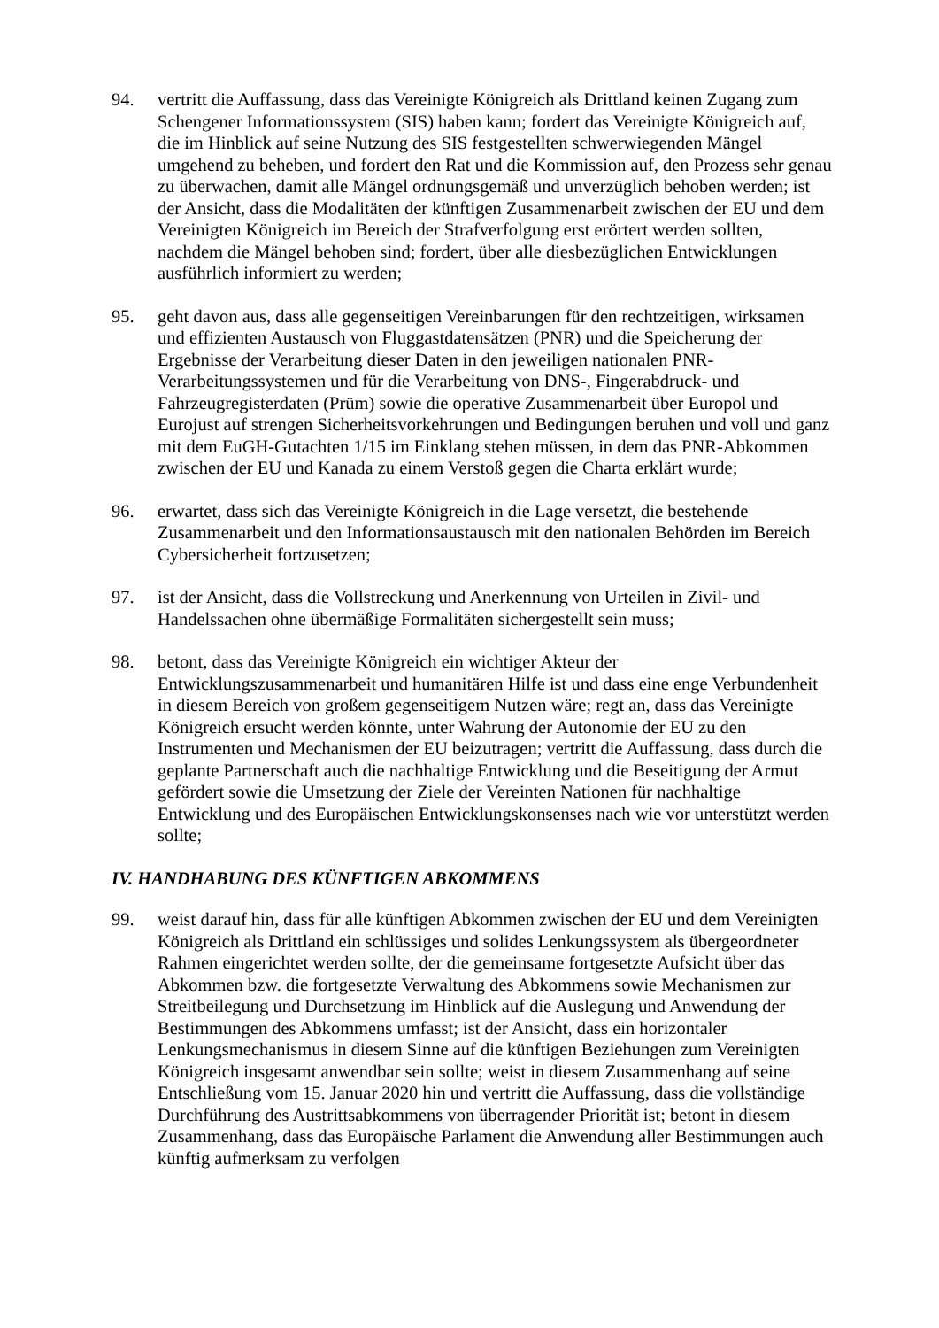94. vertritt die Auffassung, dass das Vereinigte Königreich als Drittland keinen Zugang zum Schengener Informationssystem (SIS) haben kann; fordert das Vereinigte Königreich auf, die im Hinblick auf seine Nutzung des SIS festgestellten schwerwiegenden Mängel umgehend zu beheben, und fordert den Rat und die Kommission auf, den Prozess sehr genau zu überwachen, damit alle Mängel ordnungsgemäß und unverzüglich behoben werden; ist der Ansicht, dass die Modalitäten der künftigen Zusammenarbeit zwischen der EU und dem Vereinigten Königreich im Bereich der Strafverfolgung erst erörtert werden sollten, nachdem die Mängel behoben sind; fordert, über alle diesbezüglichen Entwicklungen ausführlich informiert zu werden;
95. geht davon aus, dass alle gegenseitigen Vereinbarungen für den rechtzeitigen, wirksamen und effizienten Austausch von Fluggastdatensätzen (PNR) und die Speicherung der Ergebnisse der Verarbeitung dieser Daten in den jeweiligen nationalen PNR-Verarbeitungssystemen und für die Verarbeitung von DNS-, Fingerabdruck- und Fahrzeugregisterdaten (Prüm) sowie die operative Zusammenarbeit über Europol und Eurojust auf strengen Sicherheitsvorkehrungen und Bedingungen beruhen und voll und ganz mit dem EuGH-Gutachten 1/15 im Einklang stehen müssen, in dem das PNR-Abkommen zwischen der EU und Kanada zu einem Verstoß gegen die Charta erklärt wurde;
96. erwartet, dass sich das Vereinigte Königreich in die Lage versetzt, die bestehende Zusammenarbeit und den Informationsaustausch mit den nationalen Behörden im Bereich Cybersicherheit fortzusetzen;
97. ist der Ansicht, dass die Vollstreckung und Anerkennung von Urteilen in Zivil- und Handelssachen ohne übermäßige Formalitäten sichergestellt sein muss;
98. betont, dass das Vereinigte Königreich ein wichtiger Akteur der Entwicklungszusammenarbeit und humanitären Hilfe ist und dass eine enge Verbundenheit in diesem Bereich von großem gegenseitigem Nutzen wäre; regt an, dass das Vereinigte Königreich ersucht werden könnte, unter Wahrung der Autonomie der EU zu den Instrumenten und Mechanismen der EU beizutragen; vertritt die Auffassung, dass durch die geplante Partnerschaft auch die nachhaltige Entwicklung und die Beseitigung der Armut gefördert sowie die Umsetzung der Ziele der Vereinten Nationen für nachhaltige Entwicklung und des Europäischen Entwicklungskonsenses nach wie vor unterstützt werden sollte;
IV. HANDHABUNG DES KÜNFTIGEN ABKOMMENS
99. weist darauf hin, dass für alle künftigen Abkommen zwischen der EU und dem Vereinigten Königreich als Drittland ein schlüssiges und solides Lenkungssystem als übergeordneter Rahmen eingerichtet werden sollte, der die gemeinsame fortgesetzte Aufsicht über das Abkommen bzw. die fortgesetzte Verwaltung des Abkommens sowie Mechanismen zur Streitbeilegung und Durchsetzung im Hinblick auf die Auslegung und Anwendung der Bestimmungen des Abkommens umfasst; ist der Ansicht, dass ein horizontaler Lenkungsmechanismus in diesem Sinne auf die künftigen Beziehungen zum Vereinigten Königreich insgesamt anwendbar sein sollte; weist in diesem Zusammenhang auf seine Entschließung vom 15. Januar 2020 hin und vertritt die Auffassung, dass die vollständige Durchführung des Austrittsabkommens von überragender Priorität ist; betont in diesem Zusammenhang, dass das Europäische Parlament die Anwendung aller Bestimmungen auch künftig aufmerksam zu verfolgen